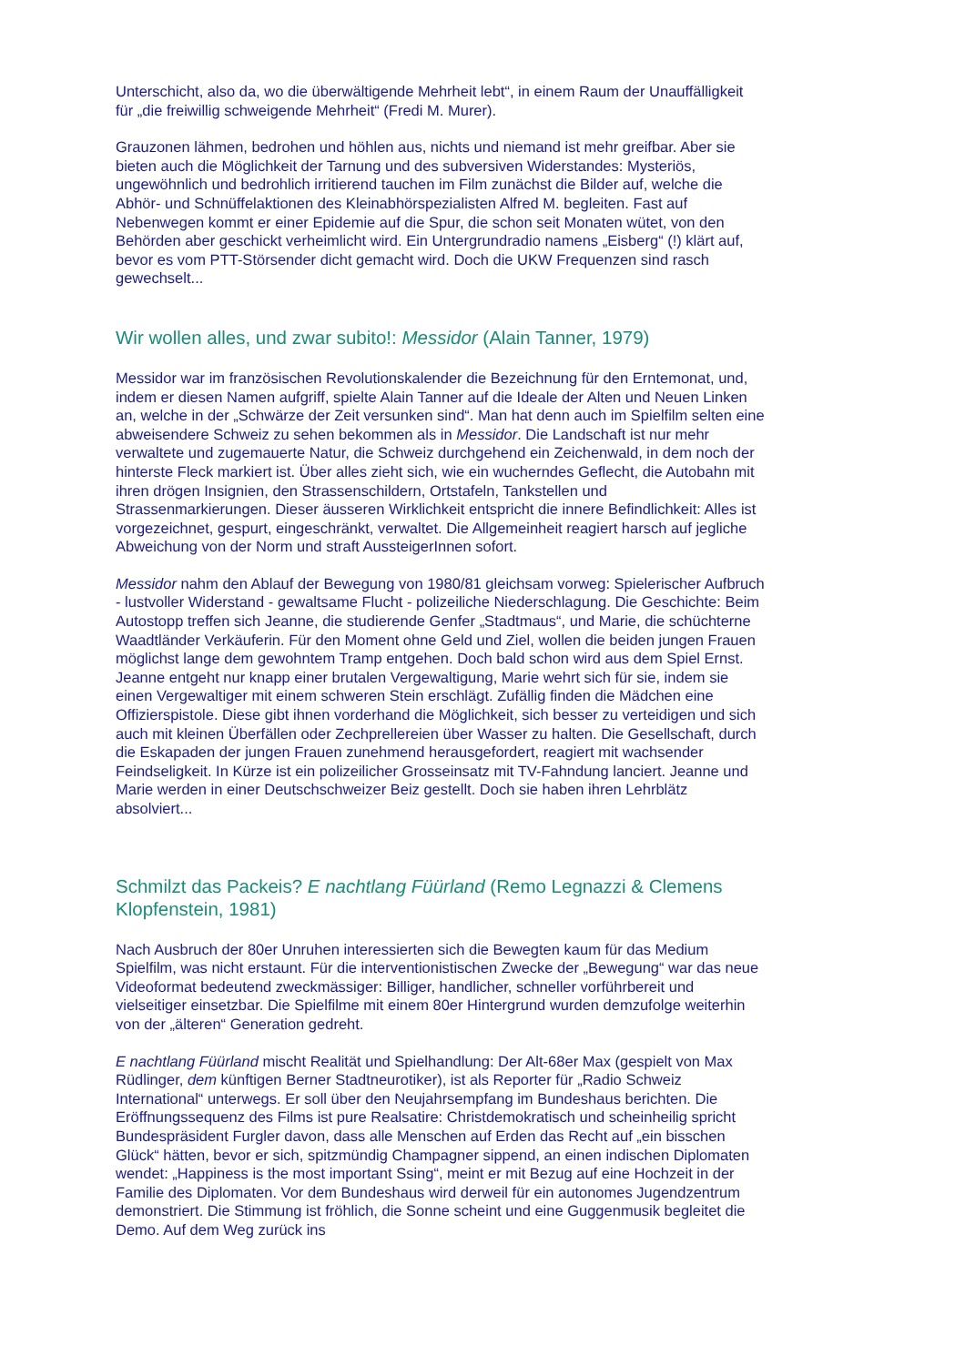Unterschicht, also da, wo die überwältigende Mehrheit lebt“, in einem Raum der Unauffälligkeit für „die freiwillig schweigende Mehrheit“ (Fredi M. Murer).
Grauzonen lähmen, bedrohen und höhlen aus, nichts und niemand ist mehr greifbar. Aber sie bieten auch die Möglichkeit der Tarnung und des subversiven Widerstandes: Mysteriös, ungewöhnlich und bedrohlich irritierend tauchen im Film zunächst die Bilder auf, welche die Abhör- und Schnüffelaktionen des Kleinabhörspezialisten Alfred M. begleiten. Fast auf Nebenwegen kommt er einer Epidemie auf die Spur, die schon seit Monaten wütet, von den Behörden aber geschickt verheimlicht wird. Ein Untergrundradio namens „Eisberg“ (!) klärt auf, bevor es vom PTT-Störsender dicht gemacht wird. Doch die UKW Frequenzen sind rasch gewechselt...
Wir wollen alles, und zwar subito!: Messidor (Alain Tanner, 1979)
Messidor war im französischen Revolutionskalender die Bezeichnung für den Erntemonat, und, indem er diesen Namen aufgriff, spielte Alain Tanner auf die Ideale der Alten und Neuen Linken an, welche in der „Schwärze der Zeit versunken sind“. Man hat denn auch im Spielfilm selten eine abweisendere Schweiz zu sehen bekommen als in Messidor. Die Landschaft ist nur mehr verwaltete und zugemauerte Natur, die Schweiz durchgehend ein Zeichenwald, in dem noch der hinterste Fleck markiert ist. Über alles zieht sich, wie ein wucherndes Geflecht, die Autobahn mit ihren drögen Insignien, den Strassenschildern, Ortstafeln, Tankstellen und Strassenmarkierungen. Dieser äusseren Wirklichkeit entspricht die innere Befindlichkeit: Alles ist vorgezeichnet, gespurt, eingeschränkt, verwaltet. Die Allgemeinheit reagiert harsch auf jegliche Abweichung von der Norm und straft AussteigerInnen sofort.
Messidor nahm den Ablauf der Bewegung von 1980/81 gleichsam vorweg: Spielerischer Aufbruch - lustvoller Widerstand - gewaltsame Flucht - polizeiliche Niederschlagung. Die Geschichte: Beim Autostopp treffen sich Jeanne, die studierende Genfer „Stadtmaus“, und Marie, die schüchterne Waadtländer Verkäuferin. Für den Moment ohne Geld und Ziel, wollen die beiden jungen Frauen möglichst lange dem gewohntem Tramp entgehen. Doch bald schon wird aus dem Spiel Ernst. Jeanne entgeht nur knapp einer brutalen Vergewaltigung, Marie wehrt sich für sie, indem sie einen Vergewaltiger mit einem schweren Stein erschlägt. Zufällig finden die Mädchen eine Offizierspistole. Diese gibt ihnen vorderhand die Möglichkeit, sich besser zu verteidigen und sich auch mit kleinen Überfällen oder Zechprellereien über Wasser zu halten. Die Gesellschaft, durch die Eskapaden der jungen Frauen zunehmend herausgefordert, reagiert mit wachsender Feindseligkeit. In Kürze ist ein polizeilicher Grosseinsatz mit TV-Fahndung lanciert. Jeanne und Marie werden in einer Deutschschweizer Beiz gestellt. Doch sie haben ihren Lehrblätz absolviert...
Schmilzt das Packeis? E nachtlang Füürland (Remo Legnazzi & Clemens Klopfenstein, 1981)
Nach Ausbruch der 80er Unruhen interessierten sich die Bewegten kaum für das Medium Spielfilm, was nicht erstaunt. Für die interventionistischen Zwecke der „Bewegung“ war das neue Videoformat bedeutend zweckmässiger: Billiger, handlicher, schneller vorführbereit und vielseitiger einsetzbar. Die Spielfilme mit einem 80er Hintergrund wurden demzufolge weiterhin von der „älteren“ Generation gedreht.
E nachtlang Füürland mischt Realität und Spielhandlung: Der Alt-68er Max (gespielt von Max Rüdlinger, dem künftigen Berner Stadtneurotiker), ist als Reporter für „Radio Schweiz International“ unterwegs. Er soll über den Neujahrsempfang im Bundeshaus berichten. Die Eröffnungssequenz des Films ist pure Realsatire: Christdemokratisch und scheinheilig spricht Bundespräsident Furgler davon, dass alle Menschen auf Erden das Recht auf „ein bisschen Glück“ hätten, bevor er sich, spitzmündig Champagner sippend, an einen indischen Diplomaten wendet: „Happiness is the most important Ssing“, meint er mit Bezug auf eine Hochzeit in der Familie des Diplomaten. Vor dem Bundeshaus wird derweil für ein autonomes Jugendzentrum demonstriert. Die Stimmung ist fröhlich, die Sonne scheint und eine Guggenmusik begleitet die Demo. Auf dem Weg zurück ins